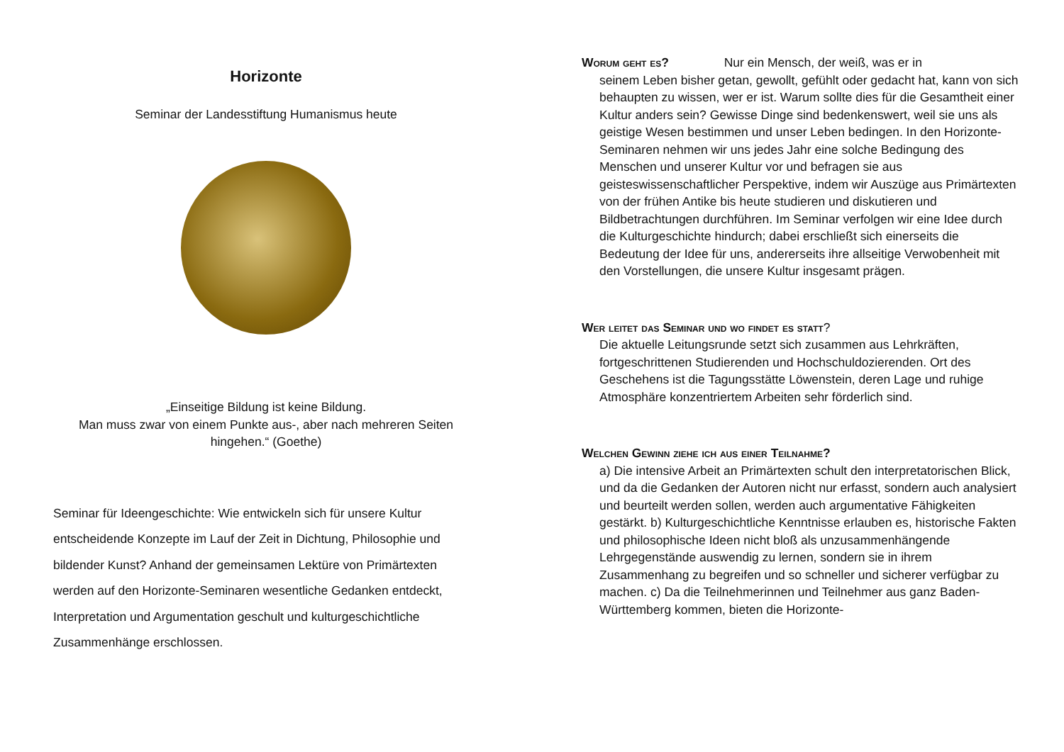Horizonte
Seminar der Landesstiftung Humanismus heute
„Einseitige Bildung ist keine Bildung.
Man muss zwar von einem Punkte aus-, aber nach mehreren Seiten hingehen.“ (Goethe)
Seminar für Ideengeschichte: Wie entwickeln sich für unsere Kultur entscheidende Konzepte im Lauf der Zeit in Dichtung, Philosophie und bildender Kunst? Anhand der gemeinsamen Lektüre von Primärtexten werden auf den Horizonte-Seminaren wesentliche Gedanken entdeckt, Interpretation und Argumentation geschult und kulturgeschichtliche Zusammenhänge erschlossen.
Worum geht es? Nur ein Mensch, der weiß, was er in
seinem Leben bisher getan, gewollt, gefühlt oder gedacht hat, kann von sich behaupten zu wissen, wer er ist. Warum sollte dies für die Gesamtheit einer Kultur anders sein? Gewisse Dinge sind bedenkenswert, weil sie uns als geistige Wesen bestimmen und unser Leben bedingen. In den Horizonte-Seminaren nehmen wir uns jedes Jahr eine solche Bedingung des Menschen und unserer Kultur vor und befragen sie aus geisteswissenschaftlicher Perspektive, indem wir Auszüge aus Primärtexten von der frühen Antike bis heute studieren und diskutieren und Bildbetrachtungen durchführen. Im Seminar verfolgen wir eine Idee durch die Kulturgeschichte hindurch; dabei erschließt sich einerseits die Bedeutung der Idee für uns, andererseits ihre allseitige Verwobenheit mit den Vorstellungen, die unsere Kultur insgesamt prägen.
Wer leitet das Seminar und wo findet es statt?
Die aktuelle Leitungsrunde setzt sich zusammen aus Lehrkräften, fortgeschrittenen Studierenden und Hochschuldozierenden. Ort des Geschehens ist die Tagungsstätte Löwenstein, deren Lage und ruhige Atmosphäre konzentriertem Arbeiten sehr förderlich sind.
Welchen Gewinn ziehe ich aus einer Teilnahme?
a) Die intensive Arbeit an Primärtexten schult den interpretatorischen Blick, und da die Gedanken der Autoren nicht nur erfasst, sondern auch analysiert und beurteilt werden sollen, werden auch argumentative Fähigkeiten gestärkt. b) Kulturgeschichtliche Kenntnisse erlauben es, historische Fakten und philosophische Ideen nicht bloß als unzusammenhängende Lehrgegenstände auswendig zu lernen, sondern sie in ihrem Zusammenhang zu begreifen und so schneller und sicherer verfügbar zu machen. c) Da die Teilnehmerinnen und Teilnehmer aus ganz Baden-Württemberg kommen, bieten die Horizonte-